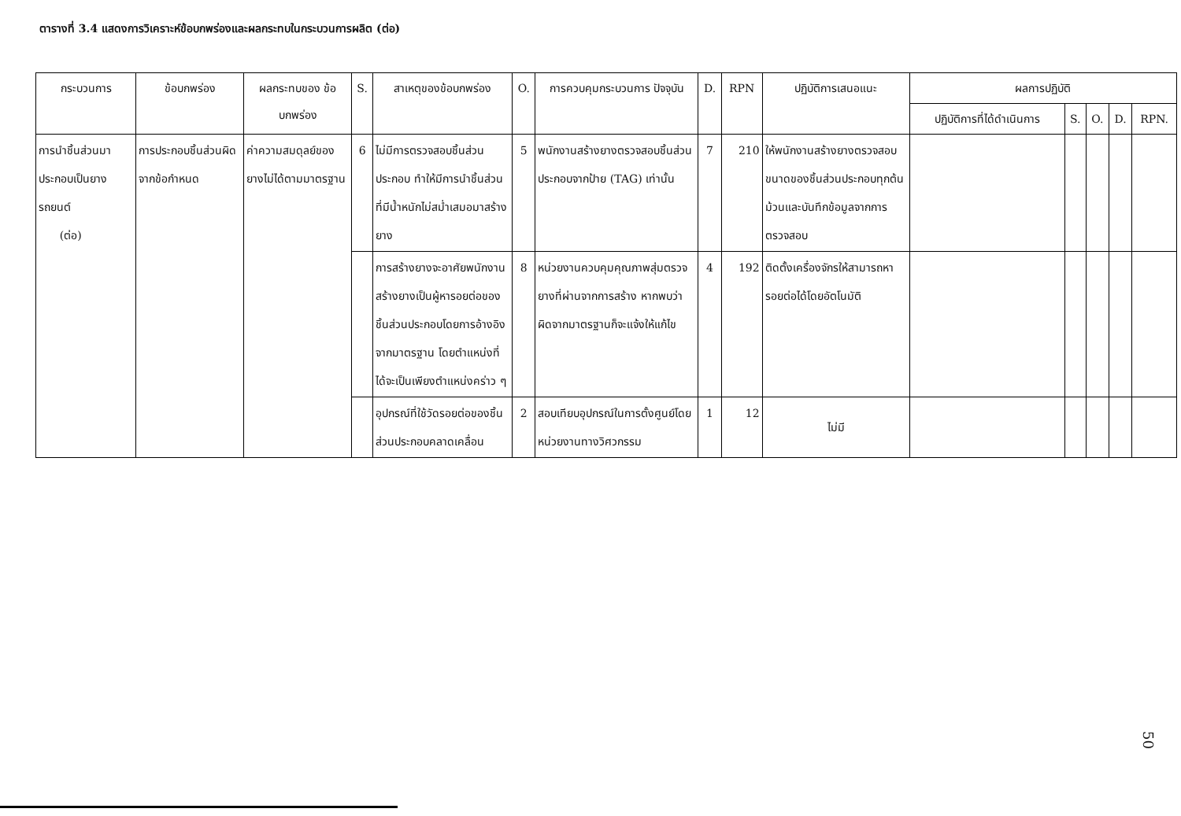ตารางที่ 3.4 แสดงการวิเคราะห์ข้อบกพร่องและผลกระทบในกระบวนการผลิต (ต่อ)
| กระบวนการ | ข้อบกพร่อง | ผลกระทบของ ข้อบกพร่อง | S. | สาเหตุของข้อบกพร่อง | O. | การควบคุมกระบวนการ ปัจจุบัน | D. | RPN | ปฏิบัติการเสนอแนะ | ผลการปฏิบัติ | | | | |
| --- | --- | --- | --- | --- | --- | --- | --- | --- | --- | --- | --- | --- | --- | --- |
| | | | | | | | | | | ปฏิบัติการที่ได้ดำเนินการ | S. | O. | D. | RPN. |
| การนำชิ้นส่วนมาประกอบเป็นยางรถยนต์ (ต่อ) | การประกอบชิ้นส่วนผิดจากข้อกำหนด | ค่าความสมดุลย์ของยางไม่ได้ตามมาตรฐาน | 6 | ไม่มีการตรวจสอบชิ้นส่วนประกอบ ทำให้มีการนำชิ้นส่วนที่มีน้ำหนักไม่สม่ำเสมอมาสร้างยาง | 5 | พนักงานสร้างยางตรวจสอบชิ้นส่วนประกอบจากป้าย (TAG) เท่านั้น | 7 | 210 | ให้พนักงานสร้างยางตรวจสอบขนาดของชิ้นส่วนประกอบทุกต้นม้วนและบันทึกข้อมูลจากการตรวจสอบ | | | | | |
| | | | | การสร้างยางจะอาศัยพนักงานสร้างยางเป็นผู้หารอยต่อของชิ้นส่วนประกอบโดยการอ้างอิงจากมาตรฐาน โดยตำแหน่งที่ได้จะเป็นเพียงตำแหน่งคร่าว ๆ | 8 | หน่วยงานควบคุมคุณภาพสุ่มตรวจยางที่ผ่านจากการสร้าง หากพบว่าผิดจากมาตรฐานก็จะแจ้งให้แก้ไข | 4 | 192 | ติดตั้งเครื่องจักรให้สามารถหารอยต่อได้โดยอัตโนมัติ | | | | | |
| | | | | อุปกรณ์ที่ใช้วัดรอยต่อของชิ้นส่วนประกอบคลาดเคลื่อน | 2 | สอบเทียบอุปกรณ์ในการตั้งศูนย์โดยหน่วยงานทางวิศวกรรม | 1 | 12 | ไม่มี | | | | | |
50